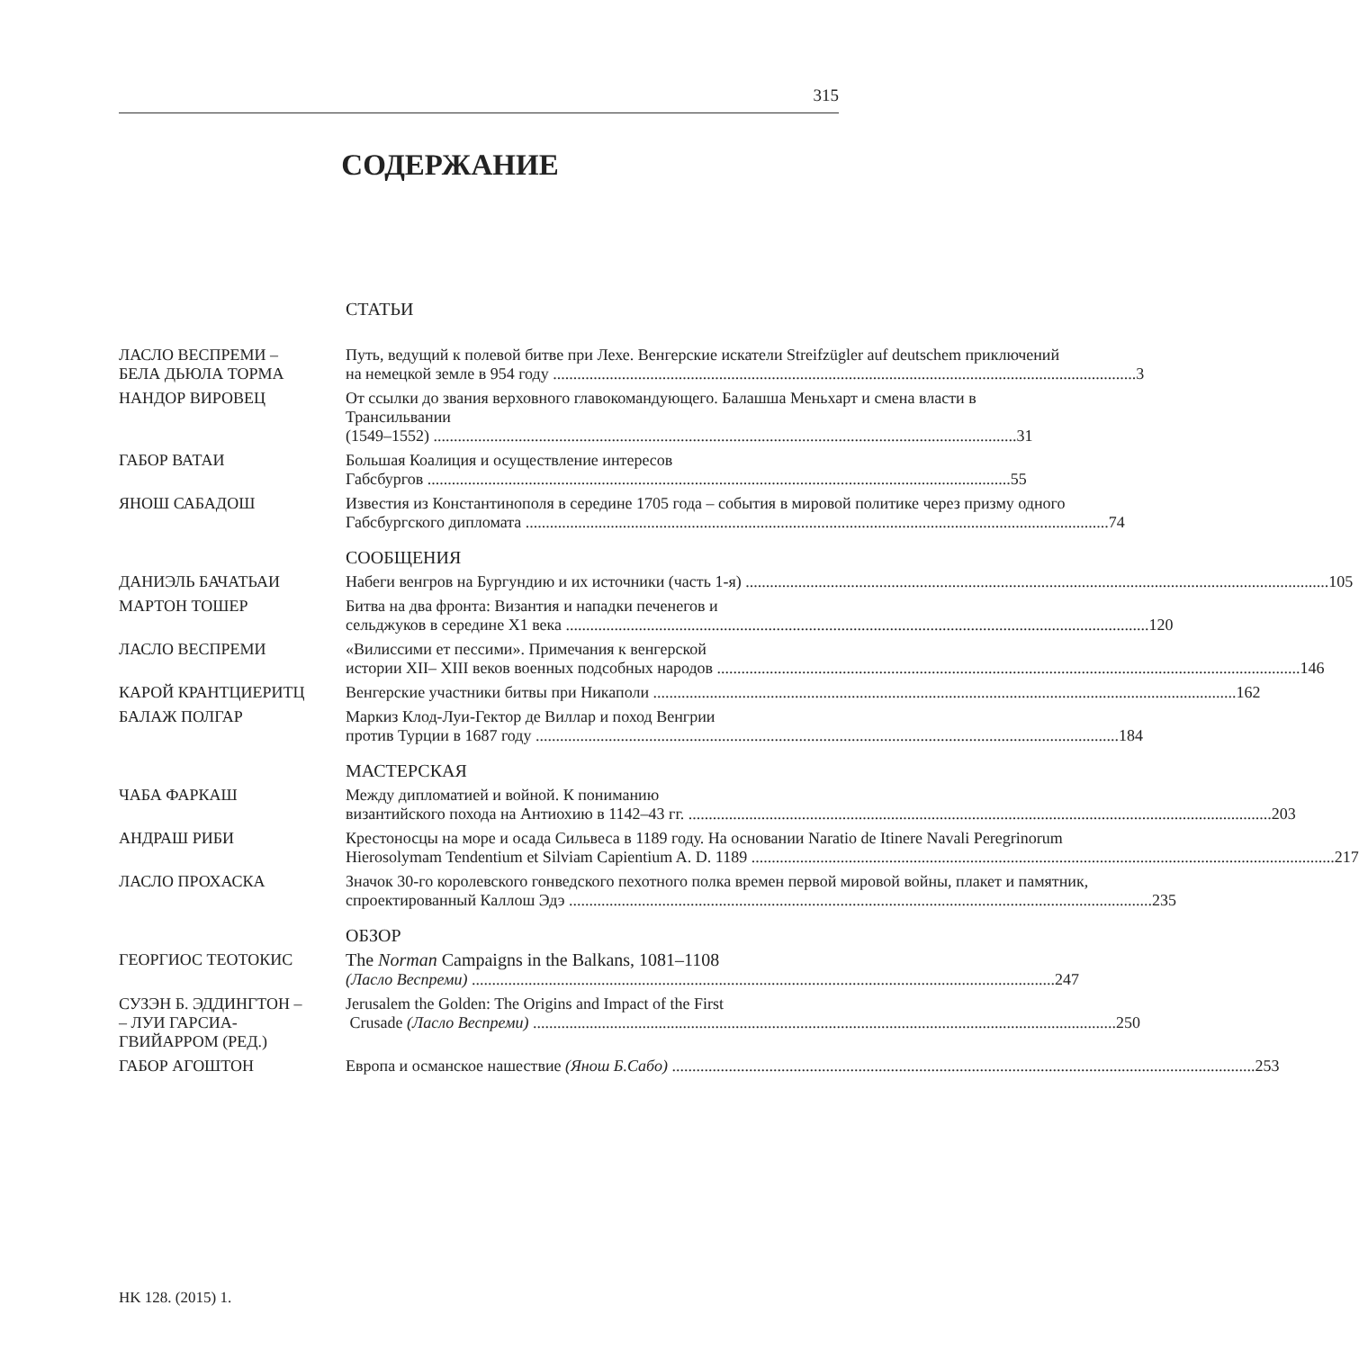315
СОДЕРЖАНИЕ
СТАТЬИ
ЛАСЛО ВЕСПРЕМИ –
БЕЛА ДЬЮЛА ТОРМА
Путь, ведущий к полевой битве при Лехе. Венгерские искатели Streifzügler auf deutschem приключений
на немецкой земле в 954 году 3
НАНДОР ВИРОВЕЦ От ссылки до звания верховного главокомандующего. Балашша Меньхарт и смена власти в Трансильвании
(1549–1552) 31
ГАБОР ВАТАИ Большая Коалиция и осуществление интересов
Габсбургов 55
ЯНОШ САБАДОШ Известия из Константинополя в середине 1705 года – события в мировой политике через призму одного
Габсбургского дипломата 74
СООБЩЕНИЯ
ДАНИЭЛЬ БАЧАТЬАИ Набеги венгров на Бургундию и их источники (часть 1-я) 105
МАРТОН ТОШЕР Битва на два фронта: Византия и нападки печенегов и
сельджуков в середине Х1 века 120
ЛАСЛО ВЕСПРЕМИ «Вилиссими ет пессими». Примечания к венгерской
истории XII– XIII веков военных подсобных народов 146
КАРОЙ КРАНТЦИЕРИТЦ Венгерские участники битвы при Никаполи 162
БАЛАЖ ПОЛГАР Маркиз Клод-Луи-Гектор де Виллар и поход Венгрии
против Турции в 1687 году 184
МАСТЕРСКАЯ
ЧАБА ФАРКАШ Между дипломатией и войной. К пониманию
византийского похода на Антиохию в 1142–43 гг. 203
АНДРАШ РИБИ Крестоносцы на море и осада Сильвеса в 1189 году. На основании Naratio de Itinere Navali Peregrinorum
Hierosolymam Tendentium et Silviam Capientium A. D. 1189 217
ЛАСЛО ПРОХАСКА Значок 30-го королевского гонведского пехотного полка времен первой мировой войны, плакет и памятник,
спроектированный Каллош Эдэ 235
ОБЗОР
ГЕОРГИОС ТЕОТОКИС The Norman Campaigns in the Balkans, 1081–1108
(Ласло Веспреми) 247
СУЗЭН Б. ЭДДИНГТОН –
– ЛУИ ГАРСИА-
ГВИЙАРРОМ (РЕД.)
Jerusalem the Golden: The Origins and Impact of the First
Crusade (Ласло Веспреми) 250
ГАБОР АГОШТОН Европа и османское нашествие (Янош Б.Сабо) 253
HK 128. (2015) 1.